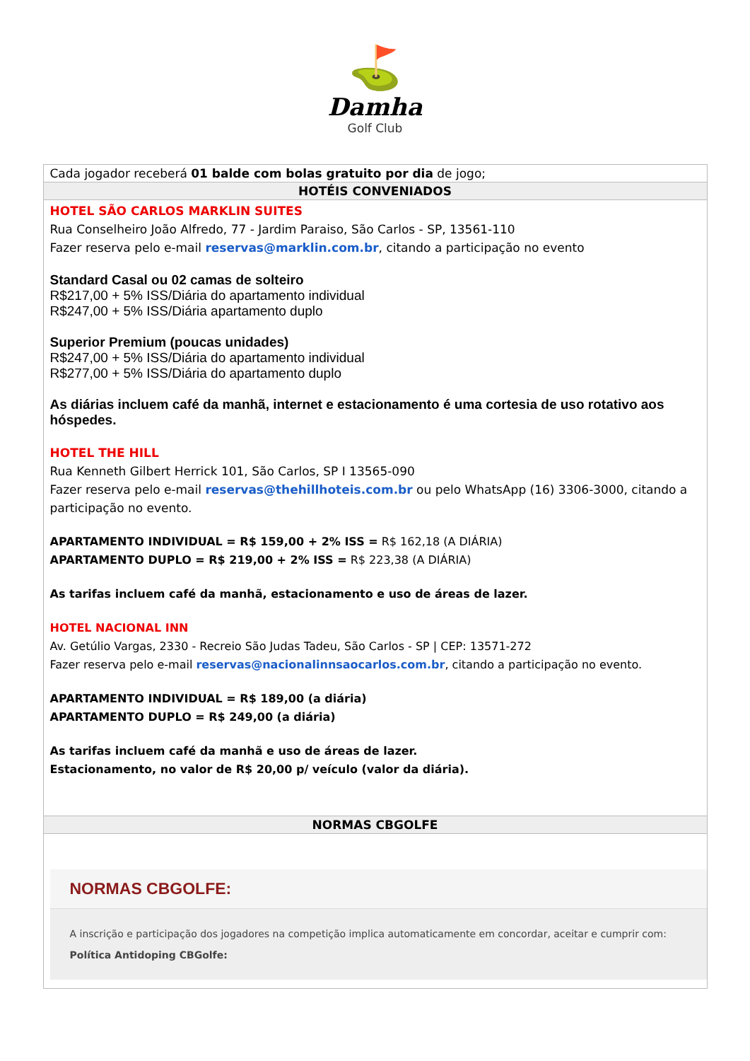⛳
Damha
Golf Club
| Cada jogador receberá 01 balde com bolas gratuito por dia de jogo; |
| HOTÉIS CONVENIADOS |
| HOTEL SÃO CARLOS MARKLIN SUITES Rua Conselheiro João Alfredo, 77 - Jardim Paraiso, São Carlos - SP, 13561-110 Fazer reserva pelo e-mail reservas@marklin.com.br , citando a participação no evento Standard Casal ou 02 camas de solteiro R$217,00 + 5% ISS/Diária do apartamento individual R$247,00 + 5% ISS/Diária apartamento duplo Superior Premium (poucas unidades) R$247,00 + 5% ISS/Diária do apartamento individual R$277,00 + 5% ISS/Diária do apartamento duplo As diárias incluem café da manhã, internet e estacionamento é uma cortesia de uso rotativo aos hóspedes. HOTEL THE HILL Rua Kenneth Gilbert Herrick 101, São Carlos, SP I 13565-090 Fazer reserva pelo e-mail reservas@thehillhoteis.com.br ou pelo WhatsApp (16) 3306-3000, citando a participação no evento. APARTAMENTO INDIVIDUAL = R$ 159,00 + 2% ISS = R$ 162,18 (A DIÁRIA) APARTAMENTO DUPLO = R$ 219,00 + 2% ISS = R$ 223,38 (A DIÁRIA) As tarifas incluem café da manhã, estacionamento e uso de áreas de lazer. HOTEL NACIONAL INN Av. Getúlio Vargas, 2330 - Recreio São Judas Tadeu, São Carlos - SP / CEP: 13571-272 Fazer reserva pelo e-mail reservas@nacionalinnsaocarlos.com.br , citando a participação no evento. APARTAMENTO INDIVIDUAL = R$ 189,00 (a diária) APARTAMENTO DUPLO = R$ 249,00 (a diária) As tarifas incluem café da manhã e uso de áreas de lazer. Estacionamento, no valor de R$ 20,00 p/ veículo (valor da diária). |
| NORMAS CBGOLFE |
| NORMAS CBGOLFE: A inscrição e participação dos jogadores na competição implica automaticamente em concordar, aceitar e cumprir com: Política Antidoping CBGolfe: |